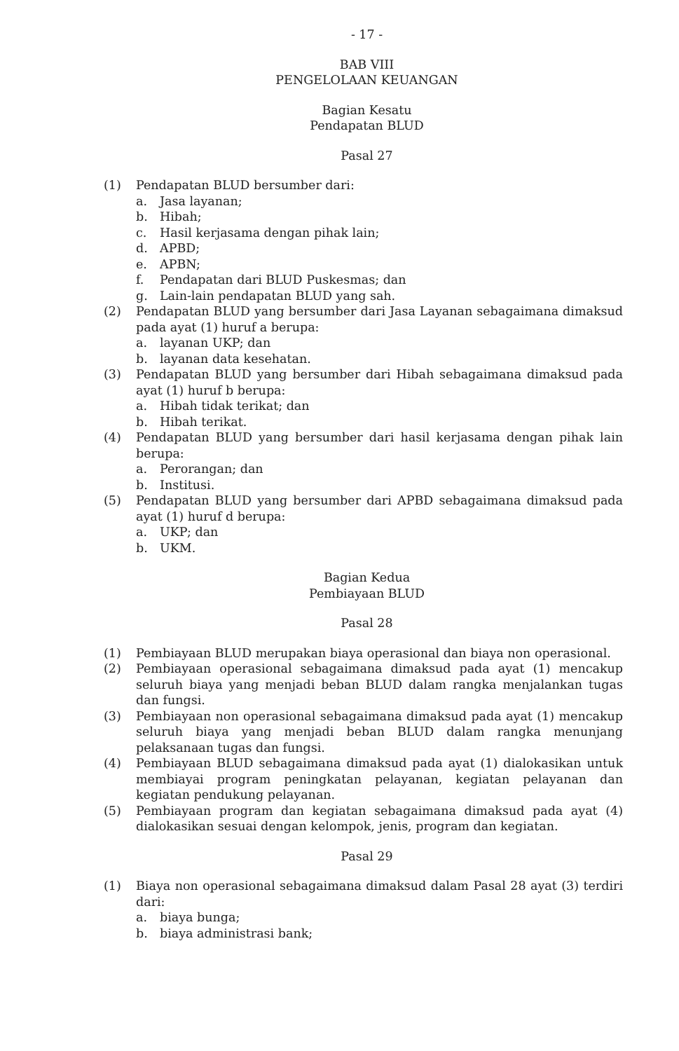- 17 -
BAB VIII
PENGELOLAAN KEUANGAN
Bagian Kesatu
Pendapatan BLUD
Pasal 27
(1) Pendapatan BLUD bersumber dari:
a. Jasa layanan;
b. Hibah;
c. Hasil kerjasama dengan pihak lain;
d. APBD;
e. APBN;
f. Pendapatan dari BLUD Puskesmas; dan
g. Lain-lain pendapatan BLUD yang sah.
(2) Pendapatan BLUD yang bersumber dari Jasa Layanan sebagaimana dimaksud pada ayat (1) huruf a berupa:
a. layanan UKP; dan
b. layanan data kesehatan.
(3) Pendapatan BLUD yang bersumber dari Hibah sebagaimana dimaksud pada ayat (1) huruf b berupa:
a. Hibah tidak terikat; dan
b. Hibah terikat.
(4) Pendapatan BLUD yang bersumber dari hasil kerjasama dengan pihak lain berupa:
a. Perorangan; dan
b. Institusi.
(5) Pendapatan BLUD yang bersumber dari APBD sebagaimana dimaksud pada ayat (1) huruf d berupa:
a. UKP; dan
b. UKM.
Bagian Kedua
Pembiayaan BLUD
Pasal 28
(1) Pembiayaan BLUD merupakan biaya operasional dan biaya non operasional.
(2) Pembiayaan operasional sebagaimana dimaksud pada ayat (1) mencakup seluruh biaya yang menjadi beban BLUD dalam rangka menjalankan tugas dan fungsi.
(3) Pembiayaan non operasional sebagaimana dimaksud pada ayat (1) mencakup seluruh biaya yang menjadi beban BLUD dalam rangka menunjang pelaksanaan tugas dan fungsi.
(4) Pembiayaan BLUD sebagaimana dimaksud pada ayat (1) dialokasikan untuk membiayai program peningkatan pelayanan, kegiatan pelayanan dan kegiatan pendukung pelayanan.
(5) Pembiayaan program dan kegiatan sebagaimana dimaksud pada ayat (4) dialokasikan sesuai dengan kelompok, jenis, program dan kegiatan.
Pasal 29
(1) Biaya non operasional sebagaimana dimaksud dalam Pasal 28 ayat (3) terdiri dari:
a. biaya bunga;
b. biaya administrasi bank;